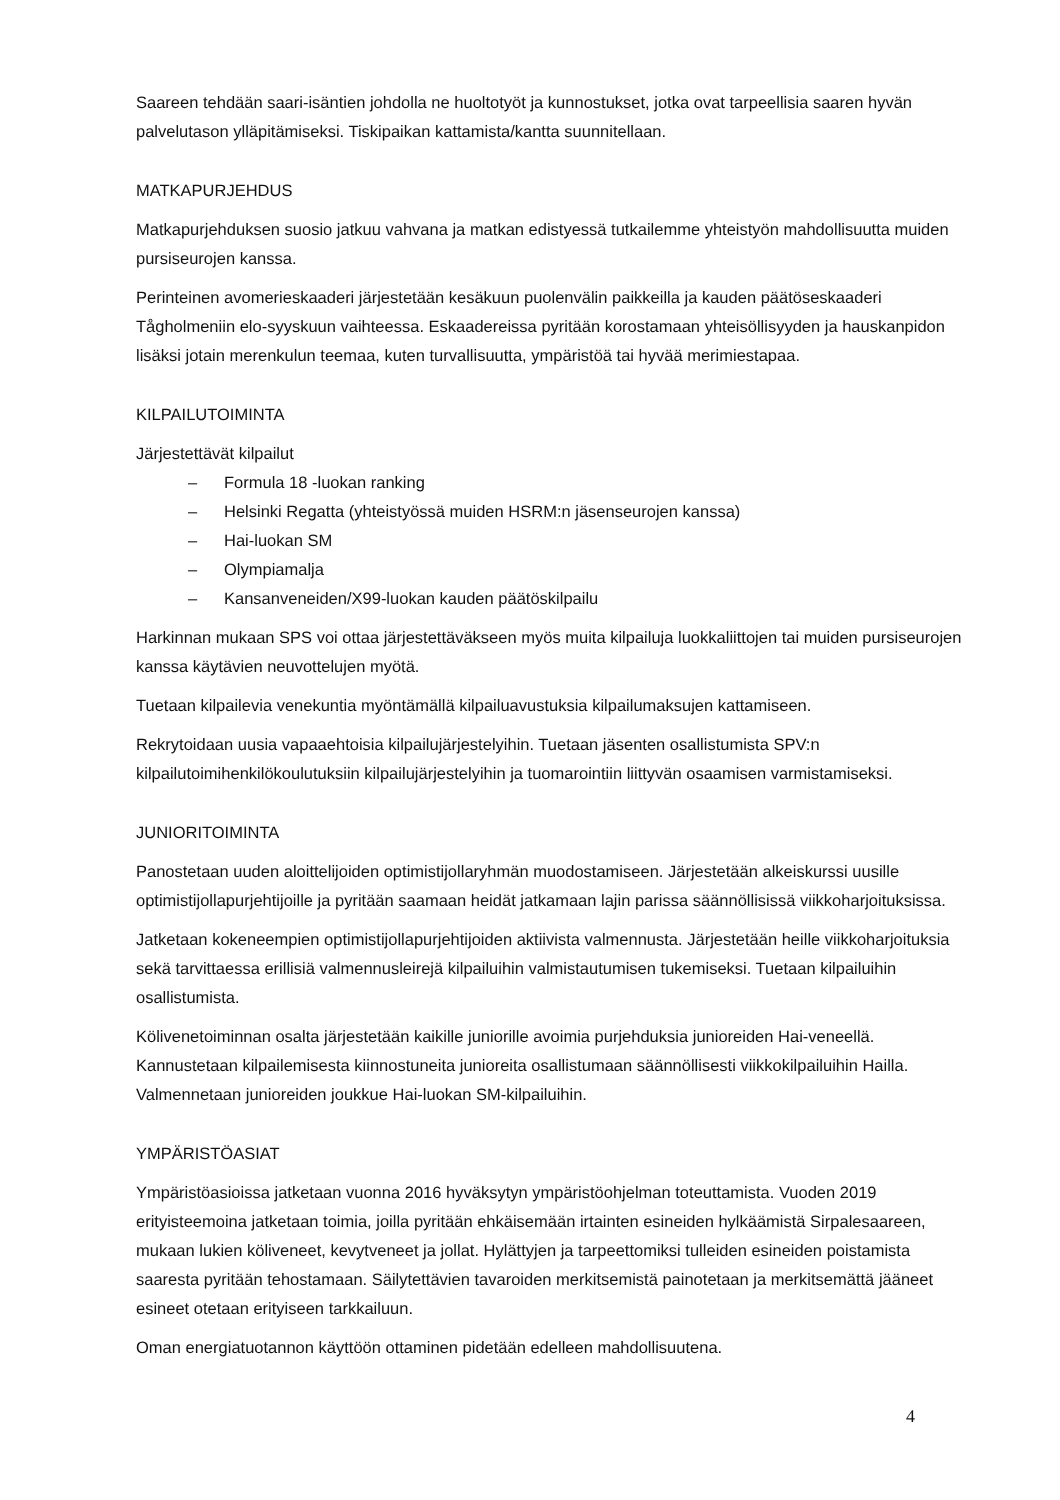Saareen tehdään saari-isäntien johdolla ne huoltotyöt ja kunnostukset, jotka ovat tarpeellisia saaren hyvän palvelutason ylläpitämiseksi. Tiskipaikan kattamista/kantta suunnitellaan.
MATKAPURJEHDUS
Matkapurjehduksen suosio jatkuu vahvana ja matkan edistyessä tutkailemme yhteistyön mahdollisuutta muiden pursiseurojen kanssa.
Perinteinen avomerieskaaderi järjestetään kesäkuun puolenvälin paikkeilla ja kauden päätöseskaaderi Tågholmeniin elo-syyskuun vaihteessa. Eskaadereissa pyritään korostamaan yhteisöllisyyden ja hauskanpidon lisäksi jotain merenkulun teemaa, kuten turvallisuutta, ympäristöä tai hyvää merimiestapaa.
KILPAILUTOIMINTA
Järjestettävät kilpailut
– Formula 18 -luokan ranking
– Helsinki Regatta (yhteistyössä muiden HSRM:n jäsenseurojen kanssa)
– Hai-luokan SM
– Olympiamalja
– Kansanveneiden/X99-luokan kauden päätöskilpailu
Harkinnan mukaan SPS voi ottaa järjestettäväkseen myös muita kilpailuja luokkaliittojen tai muiden pursiseurojen kanssa käytävien neuvottelujen myötä.
Tuetaan kilpailevia venekuntia myöntämällä kilpailuavustuksia kilpailumaksujen kattamiseen.
Rekrytoidaan uusia vapaaehtoisia kilpailujärjestelyihin. Tuetaan jäsenten osallistumista SPV:n kilpailutoimihenkilökoulutuksiin kilpailujärjestelyihin ja tuomarointiin liittyvän osaamisen varmistamiseksi.
JUNIORITOIMINTA
Panostetaan uuden aloittelijoiden optimistijollaryhmän muodostamiseen. Järjestetään alkeiskurssi uusille optimistijollapurjehtijoille ja pyritään saamaan heidät jatkamaan lajin parissa säännöllisissä viikkoharjoituksissa.
Jatketaan kokeneempien optimistijollapurjehtijoiden aktiivista valmennusta. Järjestetään heille viikkoharjoituksia sekä tarvittaessa erillisiä valmennusleirejä kilpailuihin valmistautumisen tukemiseksi. Tuetaan kilpailuihin osallistumista.
Kölivenetoiminnan osalta järjestetään kaikille juniorille avoimia purjehduksia junioreiden Hai-veneellä. Kannustetaan kilpailemisesta kiinnostuneita junioreita osallistumaan säännöllisesti viikkokilpailuihin Hailla. Valmennetaan junioreiden joukkue Hai-luokan SM-kilpailuihin.
YMPÄRISTÖASIAT
Ympäristöasioissa jatketaan vuonna 2016 hyväksytyn ympäristöohjelman toteuttamista. Vuoden 2019 erityisteemoina jatketaan toimia, joilla pyritään ehkäisemään irtainten esineiden hylkäämistä Sirpalesaareen, mukaan lukien köliveneet, kevytveneet ja jollat. Hylättyjen ja tarpeettomiksi tulleiden esineiden poistamista saaresta pyritään tehostamaan. Säilytettävien tavaroiden merkitsemistä painotetaan ja merkitsemättä jääneet esineet otetaan erityiseen tarkkailuun.
Oman energiatuotannon käyttöön ottaminen pidetään edelleen mahdollisuutena.
4